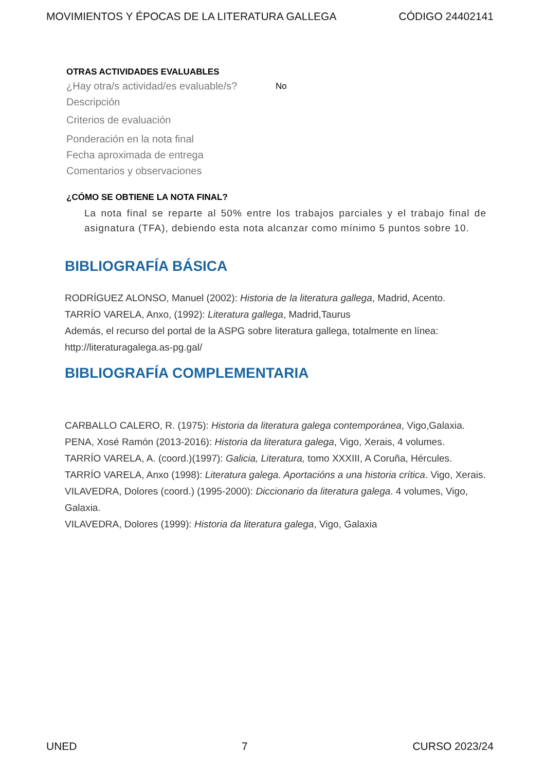MOVIMIENTOS Y ÉPOCAS DE LA LITERATURA GALLEGA CÓDIGO 24402141
OTRAS ACTIVIDADES EVALUABLES
¿Hay otra/s actividad/es evaluable/s? No
Descripción
Criterios de evaluación
Ponderación en la nota final
Fecha aproximada de entrega
Comentarios y observaciones
¿CÓMO SE OBTIENE LA NOTA FINAL?
La nota final se reparte al 50% entre los trabajos parciales y el trabajo final de asignatura (TFA), debiendo esta nota alcanzar como mínimo 5 puntos sobre 10.
BIBLIOGRAFÍA BÁSICA
RODRÍGUEZ ALONSO, Manuel (2002): Historia de la literatura gallega, Madrid, Acento.
TARRÍO VARELA, Anxo, (1992): Literatura gallega, Madrid,Taurus
Además, el recurso del portal de la ASPG sobre literatura gallega, totalmente en línea:
http://literaturagalega.as-pg.gal/
BIBLIOGRAFÍA COMPLEMENTARIA
CARBALLO CALERO, R. (1975): Historia da literatura galega contemporánea, Vigo,Galaxia.
PENA, Xosé Ramón (2013-2016): Historia da literatura galega, Vigo, Xerais, 4 volumes.
TARRÍO VARELA, A. (coord.)(1997): Galicia, Literatura, tomo XXXIII, A Coruña, Hércules.
TARRÍO VARELA, Anxo (1998): Literatura galega. Aportacións a una historia crítica. Vigo, Xerais.
VILAVEDRA, Dolores (coord.) (1995-2000): Diccionario da literatura galega. 4 volumes, Vigo, Galaxia.
VILAVEDRA, Dolores (1999): Historia da literatura galega, Vigo, Galaxia
UNED 7 CURSO 2023/24